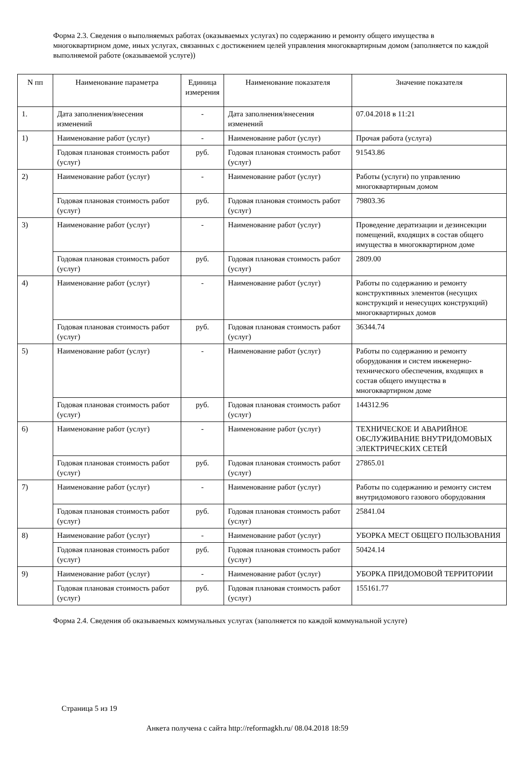Форма 2.3. Сведения о выполняемых работах (оказываемых услугах) по содержанию и ремонту общего имущества в многоквартирном доме, иных услугах, связанных с достижением целей управления многоквартирным домом (заполняется по каждой выполняемой работе (оказываемой услуге))
| N пп | Наименование параметра | Единица измерения | Наименование показателя | Значение показателя |
| --- | --- | --- | --- | --- |
| 1. | Дата заполнения/внесения изменений | - | Дата заполнения/внесения изменений | 07.04.2018 в 11:21 |
| 1) | Наименование работ (услуг) | - | Наименование работ (услуг) | Прочая работа (услуга) |
| | Годовая плановая стоимость работ (услуг) | руб. | Годовая плановая стоимость работ (услуг) | 91543.86 |
| 2) | Наименование работ (услуг) | - | Наименование работ (услуг) | Работы (услуги) по управлению многоквартирным домом |
| | Годовая плановая стоимость работ (услуг) | руб. | Годовая плановая стоимость работ (услуг) | 79803.36 |
| 3) | Наименование работ (услуг) | - | Наименование работ (услуг) | Проведение дератизации и дезинсекции помещений, входящих в состав общего имущества в многоквартирном доме |
| | Годовая плановая стоимость работ (услуг) | руб. | Годовая плановая стоимость работ (услуг) | 2809.00 |
| 4) | Наименование работ (услуг) | - | Наименование работ (услуг) | Работы по содержанию и ремонту конструктивных элементов (несущих конструкций и ненесущих конструкций) многоквартирных домов |
| | Годовая плановая стоимость работ (услуг) | руб. | Годовая плановая стоимость работ (услуг) | 36344.74 |
| 5) | Наименование работ (услуг) | - | Наименование работ (услуг) | Работы по содержанию и ремонту оборудования и систем инженерно-технического обеспечения, входящих в состав общего имущества в многоквартирном доме |
| | Годовая плановая стоимость работ (услуг) | руб. | Годовая плановая стоимость работ (услуг) | 144312.96 |
| 6) | Наименование работ (услуг) | - | Наименование работ (услуг) | ТЕХНИЧЕСКОЕ И АВАРИЙНОЕ ОБСЛУЖИВАНИЕ ВНУТРИДОМОВЫХ ЭЛЕКТРИЧЕСКИХ СЕТЕЙ |
| | Годовая плановая стоимость работ (услуг) | руб. | Годовая плановая стоимость работ (услуг) | 27865.01 |
| 7) | Наименование работ (услуг) | - | Наименование работ (услуг) | Работы по содержанию и ремонту систем внутридомового газового оборудования |
| | Годовая плановая стоимость работ (услуг) | руб. | Годовая плановая стоимость работ (услуг) | 25841.04 |
| 8) | Наименование работ (услуг) | - | Наименование работ (услуг) | УБОРКА МЕСТ ОБЩЕГО ПОЛЬЗОВАНИЯ |
| | Годовая плановая стоимость работ (услуг) | руб. | Годовая плановая стоимость работ (услуг) | 50424.14 |
| 9) | Наименование работ (услуг) | - | Наименование работ (услуг) | УБОРКА ПРИДОМОВОЙ ТЕРРИТОРИИ |
| | Годовая плановая стоимость работ (услуг) | руб. | Годовая плановая стоимость работ (услуг) | 155161.77 |
Форма 2.4. Сведения об оказываемых коммунальных услугах (заполняется по каждой коммунальной услуге)
Страница 5 из 19
Анкета получена с сайта http://reformagkh.ru/ 08.04.2018 18:59